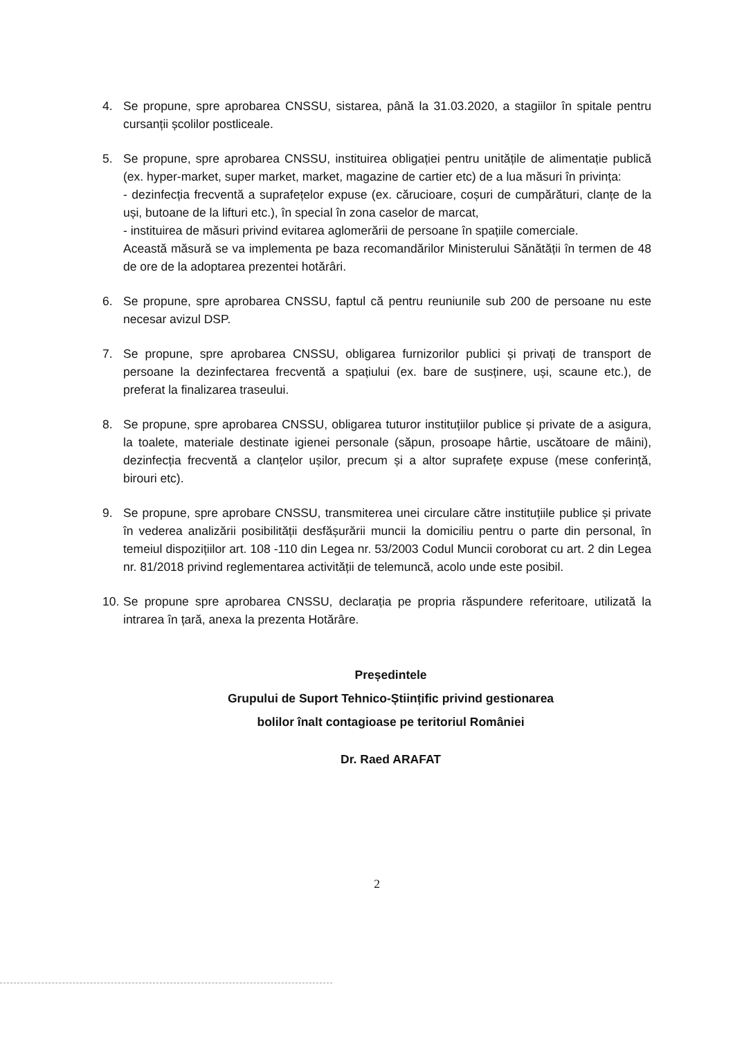4. Se propune, spre aprobarea CNSSU, sistarea, până la 31.03.2020, a stagiilor în spitale pentru cursanții școlilor postliceale.
5. Se propune, spre aprobarea CNSSU, instituirea obligației pentru unitățile de alimentație publică (ex. hyper-market, super market, market, magazine de cartier etc) de a lua măsuri în privința:
- dezinfecția frecventă a suprafețelor expuse (ex. cărucioare, coșuri de cumpărături, clanțe de la uși, butoane de la lifturi etc.), în special în zona caselor de marcat,
- instituirea de măsuri privind evitarea aglomerării de persoane în spațiile comerciale.
Această măsură se va implementa pe baza recomandărilor Ministerului Sănătății în termen de 48 de ore de la adoptarea prezentei hotărâri.
6. Se propune, spre aprobarea CNSSU, faptul că pentru reuniunile sub 200 de persoane nu este necesar avizul DSP.
7. Se propune, spre aprobarea CNSSU, obligarea furnizorilor publici și privați de transport de persoane la dezinfectarea frecventă a spațiului (ex. bare de susținere, uși, scaune etc.), de preferat la finalizarea traseului.
8. Se propune, spre aprobarea CNSSU, obligarea tuturor instituțiilor publice și private de a asigura, la toalete, materiale destinate igienei personale (săpun, prosoape hârtie, uscătoare de mâini), dezinfecția frecventă a clanțelor ușilor, precum și a altor suprafețe expuse (mese conferință, birouri etc).
9. Se propune, spre aprobare CNSSU, transmiterea unei circulare către instituțiile publice și private în vederea analizării posibilității desfășurării muncii la domiciliu pentru o parte din personal, în temeiul dispozițiilor art. 108 -110 din Legea nr. 53/2003 Codul Muncii coroborat cu art. 2 din Legea nr. 81/2018 privind reglementarea activității de telemuncă, acolo unde este posibil.
10.
Se propune spre aprobarea CNSSU, declarația pe propria răspundere referitoare, utilizată la intrarea în țară, anexa la prezenta Hotărâre.
Președintele
Grupului de Suport Tehnico-Științific privind gestionarea
bolilor înalt contagioase pe teritoriul României
Dr. Raed ARAFAT
2